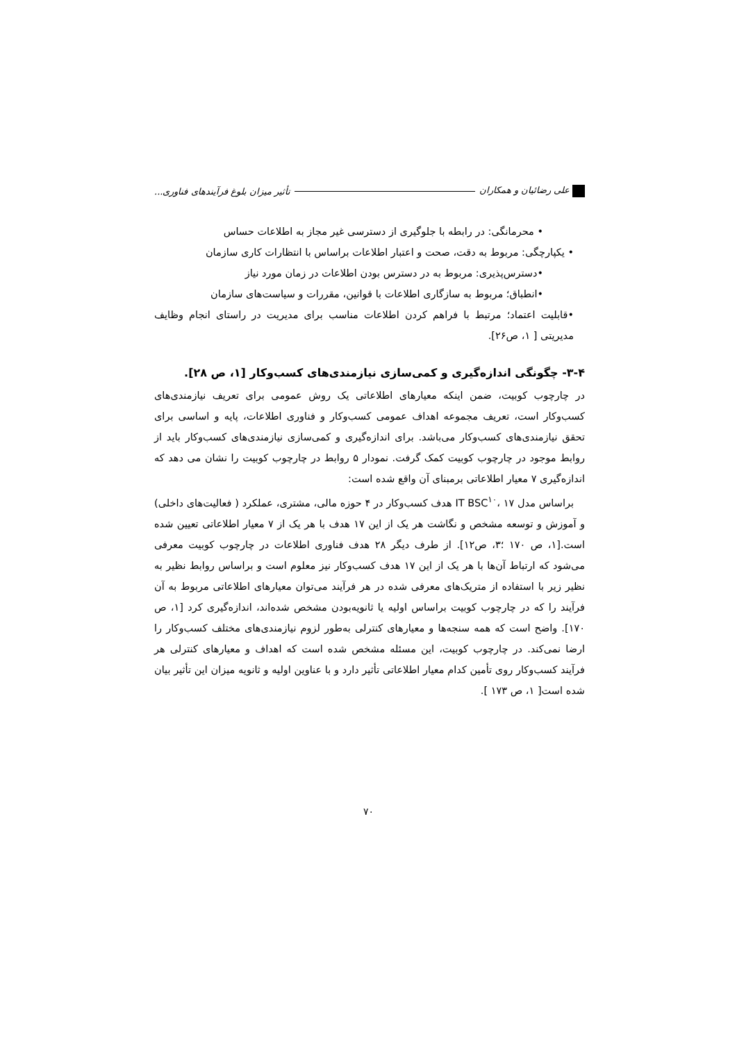علی رضائیان و همکاران تأثیر میزان بلوغ فرآیندهای فناوری...
• محرمانگی: در رابطه با جلوگیری از دسترسی غیر مجاز به اطلاعات حساس
• یکپارچگی: مربوط به دقت، صحت و اعتبار اطلاعات براساس با انتظارات کاری سازمان
•دسترس‌پذیری: مربوط به در دسترس بودن اطلاعات در زمان مورد نیاز
•انطباق؛ مربوط به سازگاری اطلاعات با قوانین، مقررات و سیاست‌های سازمان
•قابلیت اعتماد؛ مرتبط با فراهم کردن اطلاعات مناسب برای مدیریت در راستای انجام وظایف مدیریتی [ ۱، ص۲۶].
۳-۴- چگونگی اندازه‌گیری و کمی‌سازی نیازمندی‌های کسب‌وکار [۱، ص ۲۸].
در چارچوب کوبیت، ضمن اینکه معیارهای اطلاعاتی یک روش عمومی برای تعریف نیازمندی‌های کسب‌وکار است، تعریف مجموعه اهداف عمومی کسب‌وکار و فناوری اطلاعات، پایه و اساسی برای تحقق نیازمندی‌های کسب‌وکار می‌باشد. برای اندازه‌گیری و کمی‌سازی نیازمندی‌های کسب‌وکار باید از روابط موجود در چارچوب کوبیت کمک گرفت. نمودار ۵ روابط در چارچوب کوبیت را نشان می دهد که اندازه‌گیری ۷ معیار اطلاعاتی برمبنای آن واقع شده است:
براساس مدل IT BSC<sup>۱۰</sup>، ۱۷ هدف کسب‌وکار در ۴ حوزه مالی، مشتری، عملکرد ( فعالیت‌های داخلی) و آموزش و توسعه مشخص و نگاشت هر یک از این ۱۷ هدف با هر یک از ۷ معیار اطلاعاتی تعیین شده است.[۱، ص ۱۷۰ ؛۳، ص۱۲]. از طرف دیگر ۲۸ هدف فناوری اطلاعات در چارچوب کوبیت معرفی می‌شود که ارتباط آن‌ها با هر یک از این ۱۷ هدف کسب‌وکار نیز معلوم است و براساس روابط نظیر به نظیر زیر با استفاده از متریک‌های معرفی شده در هر فرآیند می‌توان معیارهای اطلاعاتی مربوط به آن فرآیند را که در چارچوب کوبیت براساس اولیه یا ثانویه‌بودن مشخص شده‌اند، اندازه‌گیری کرد [۱، ص ۱۷۰]. واضح است که همه سنجه‌ها و معیارهای کنترلی به‌طور لزوم نیازمندی‌های مختلف کسب‌وکار را ارضا نمی‌کند. در چارچوب کوبیت، این مسئله مشخص شده است که اهداف و معیارهای کنترلی هر فرآیند کسب‌وکار روی تأمین کدام معیار اطلاعاتی تأثیر دارد و با عناوین اولیه و ثانویه میزان این تأثیر بیان شده است[ ۱، ص ۱۷۳ ].
۷۰